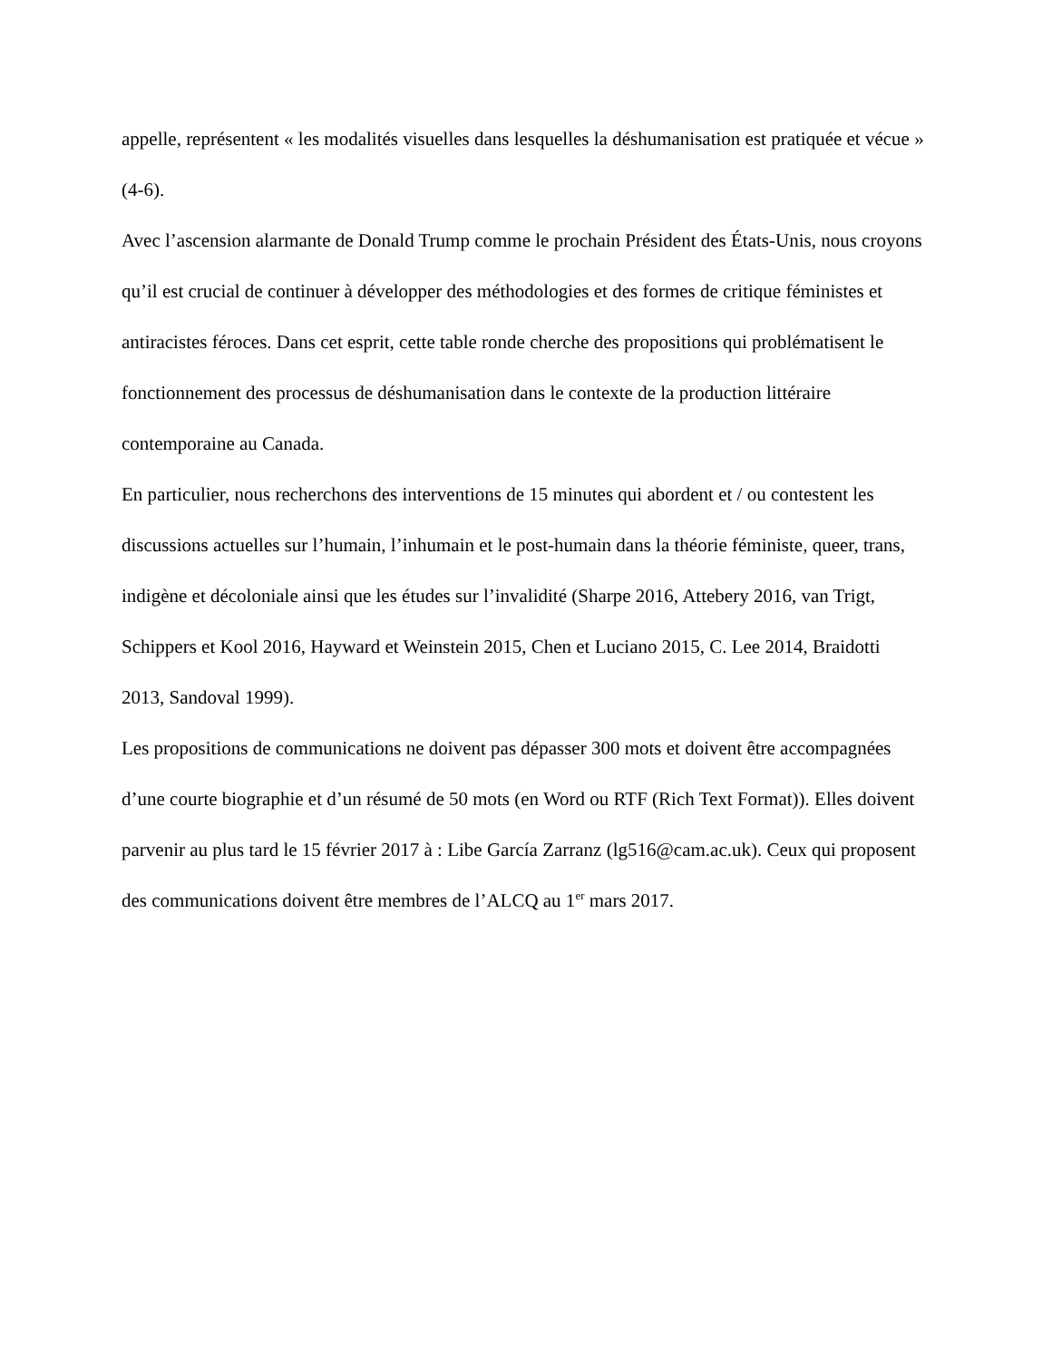appelle, représentent « les modalités visuelles dans lesquelles la déshumanisation est pratiquée et vécue » (4-6).
Avec l’ascension alarmante de Donald Trump comme le prochain Président des États-Unis, nous croyons qu’il est crucial de continuer à développer des méthodologies et des formes de critique féministes et antiracistes féroces. Dans cet esprit, cette table ronde cherche des propositions qui problématisent le fonctionnement des processus de déshumanisation dans le contexte de la production littéraire contemporaine au Canada.
En particulier, nous recherchons des interventions de 15 minutes qui abordent et / ou contestent les discussions actuelles sur l’humain, l’inhumain et le post-humain dans la théorie féministe, queer, trans, indigène et décoloniale ainsi que les études sur l’invalidité (Sharpe 2016, Attebery 2016, van Trigt, Schippers et Kool 2016, Hayward et Weinstein 2015, Chen et Luciano 2015, C. Lee 2014, Braidotti 2013, Sandoval 1999).
Les propositions de communications ne doivent pas dépasser 300 mots et doivent être accompagnées d’une courte biographie et d’un résumé de 50 mots (en Word ou RTF (Rich Text Format)). Elles doivent parvenir au plus tard le 15 février 2017 à : Libe García Zarranz (lg516@cam.ac.uk). Ceux qui proposent des communications doivent être membres de l’ALCQ au 1<sup>er</sup> mars 2017.